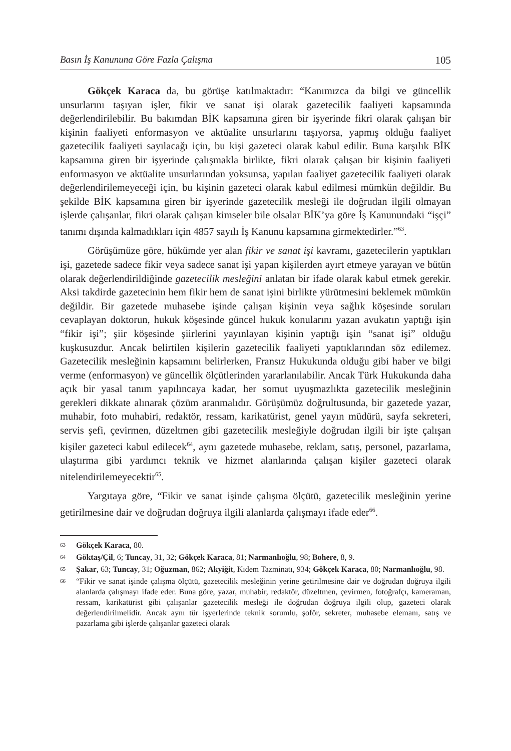Basın İş Kanununa Göre Fazla Çalışma 105
Gökçek Karaca da, bu görüşe katılmaktadır: “Kanımızca da bilgi ve güncellik unsurlarını taşıyan işler, fikir ve sanat işi olarak gazetecilik faaliyeti kapsamında değerlendirilebilir. Bu bakımdan BİK kapsamına giren bir işyerinde fikri olarak çalışan bir kişinin faaliyeti enformasyon ve aktüalite unsurlarını taşıyorsa, yapmış olduğu faaliyet gazetecilik faaliyeti sayılacağı için, bu kişi gazeteci olarak kabul edilir. Buna karşılık BİK kapsamına giren bir işyerinde çalışmakla birlikte, fikri olarak çalışan bir kişinin faaliyeti enformasyon ve aktüalite unsurlarından yoksunsa, yapılan faaliyet gazetecilik faaliyeti olarak değerlendirilemeyeceği için, bu kişinin gazeteci olarak kabul edilmesi mümkün değildir. Bu şekilde BİK kapsamına giren bir işyerinde gazetecilik mesleği ile doğrudan ilgili olmayan işlerde çalışanlar, fikri olarak çalışan kimseler bile olsalar BİK’ya göre İş Kanunundaki “işçi” tanımı dışında kalmadıkları için 4857 sayılı İş Kanunu kapsamına girmektedirler.”<sup>63</sup>.
Görüşümüze göre, hükümde yer alan fikir ve sanat işi kavramı, gazetecilerin yaptıkları işi, gazetede sadece fikir veya sadece sanat işi yapan kişilerden ayırt etmeye yarayan ve bütün olarak değerlendirildiğinde gazetecilik mesleğini anlatan bir ifade olarak kabul etmek gerekir. Aksi takdirde gazetecinin hem fikir hem de sanat işini birlikte yürütmesini beklemek mümkün değildir. Bir gazetede muhasebe işinde çalışan kişinin veya sağlık köşesinde soruları cevaplayan doktorun, hukuk köşesinde güncel hukuk konularını yazan avukatın yaptığı işin “fikir işi”; şiir köşesinde şiirlerini yayınlayan kişinin yaptığı işin “sanat işi” olduğu kuşkusuzdur. Ancak belirtilen kişilerin gazetecilik faaliyeti yaptıklarından söz edilemez. Gazetecilik mesleğinin kapsamını belirlerken, Fransız Hukukunda olduğu gibi haber ve bilgi verme (enformasyon) ve güncellik ölçütlerinden yararlanılabilir. Ancak Türk Hukukunda daha açık bir yasal tanım yapılıncaya kadar, her somut uyuşmazlıkta gazetecilik mesleğinin gerekleri dikkate alınarak çözüm aranmalıdır. Görüşümüz doğrultusunda, bir gazetede yazar, muhabir, foto muhabiri, redaktör, ressam, karikatürist, genel yayın müdürü, sayfa sekreteri, servis şefi, çevirmen, düzeltmen gibi gazetecilik mesleğiyle doğrudan ilgili bir işte çalışan kişiler gazeteci kabul edilecek<sup>64</sup>, aynı gazetede muhasebe, reklam, satış, personel, pazarlama, ulaştırma gibi yardımcı teknik ve hizmet alanlarında çalışan kişiler gazeteci olarak nitelendirilemeyecektir<sup>65</sup>.
Yargıtaya göre, “Fikir ve sanat işinde çalışma ölçütü, gazetecilik mesleğinin yerine getirilmesine dair ve doğrudan doğruya ilgili alanlarda çalışmayı ifade eder<sup>66</sup>.
63 Gökçek Karaca, 80.
64 Göktaş/Çil, 6; Tuncay, 31, 32; Gökçek Karaca, 81; Narmanlıoğlu, 98; Bohere, 8, 9.
65 Şakar, 63; Tuncay, 31; Oğuzman, 862; Akyiğit, Kıdem Tazminatı, 934; Gökçek Karaca, 80; Narmanlıoğlu, 98.
66 “Fikir ve sanat işinde çalışma ölçütü, gazetecilik mesleğinin yerine getirilmesine dair ve doğrudan doğruya ilgili alanlarda çalışmayı ifade eder. Buna göre, yazar, muhabir, redaktör, düzeltmen, çevirmen, fotoğrafçı, kameraman, ressam, karikatürist gibi çalışanlar gazetecilik mesleği ile doğrudan doğruya ilgili olup, gazeteci olarak değerlendirilmelidir. Ancak aynı tür işyerlerinde teknik sorumlu, şoför, sekreter, muhasebe elemanı, satış ve pazarlama gibi işlerde çalışanlar gazeteci olarak